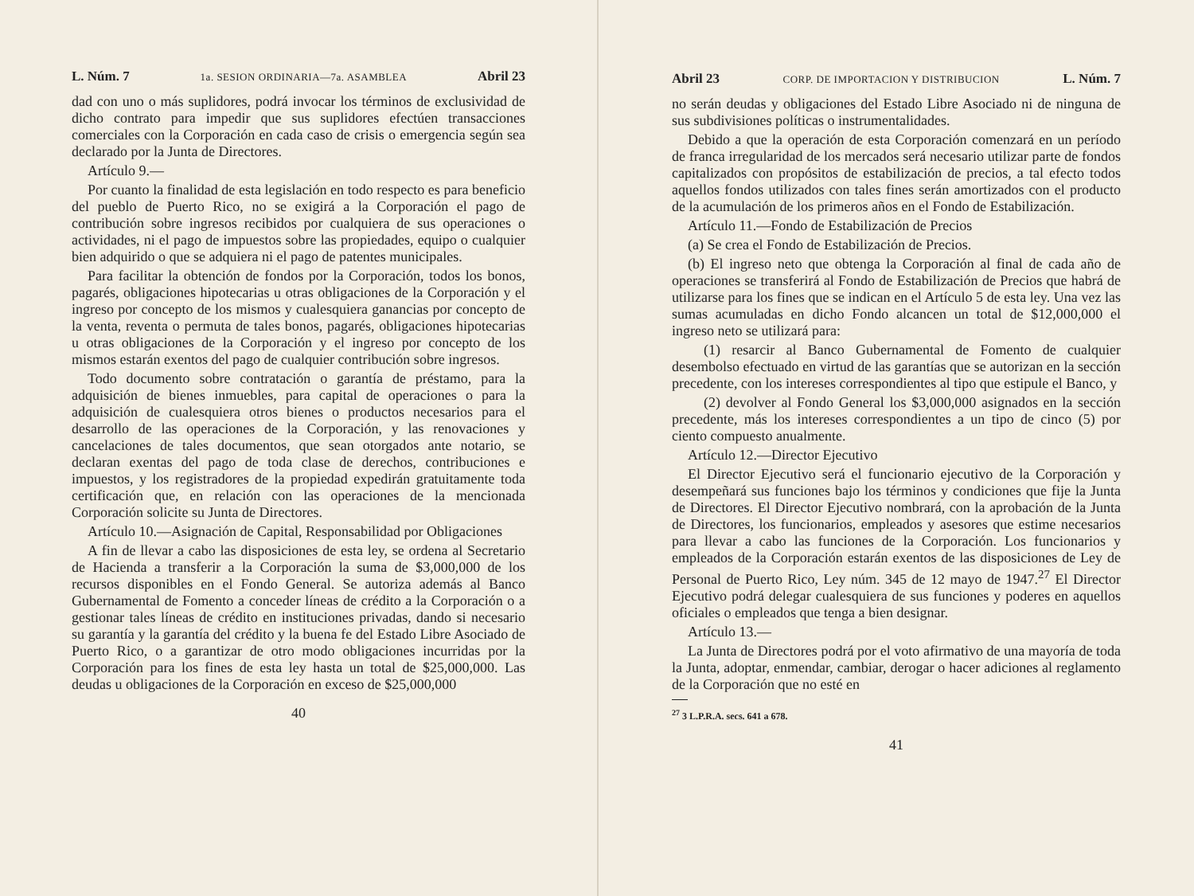L. Núm. 7 1a. SESION ORDINARIA—7a. ASAMBLEA Abril 23
dad con uno o más suplidores, podrá invocar los términos de exclusividad de dicho contrato para impedir que sus suplidores efectúen transacciones comerciales con la Corporación en cada caso de crisis o emergencia según sea declarado por la Junta de Directores.
Artículo 9.—
Por cuanto la finalidad de esta legislación en todo respecto es para beneficio del pueblo de Puerto Rico, no se exigirá a la Corporación el pago de contribución sobre ingresos recibidos por cualquiera de sus operaciones o actividades, ni el pago de impuestos sobre las propiedades, equipo o cualquier bien adquirido o que se adquiera ni el pago de patentes municipales.
Para facilitar la obtención de fondos por la Corporación, todos los bonos, pagarés, obligaciones hipotecarias u otras obligaciones de la Corporación y el ingreso por concepto de los mismos y cualesquiera ganancias por concepto de la venta, reventa o permuta de tales bonos, pagarés, obligaciones hipotecarias u otras obligaciones de la Corporación y el ingreso por concepto de los mismos estarán exentos del pago de cualquier contribución sobre ingresos.
Todo documento sobre contratación o garantía de préstamo, para la adquisición de bienes inmuebles, para capital de operaciones o para la adquisición de cualesquiera otros bienes o productos necesarios para el desarrollo de las operaciones de la Corporación, y las renovaciones y cancelaciones de tales documentos, que sean otorgados ante notario, se declaran exentas del pago de toda clase de derechos, contribuciones e impuestos, y los registradores de la propiedad expedirán gratuitamente toda certificación que, en relación con las operaciones de la mencionada Corporación solicite su Junta de Directores.
Artículo 10.—Asignación de Capital, Responsabilidad por Obligaciones
A fin de llevar a cabo las disposiciones de esta ley, se ordena al Secretario de Hacienda a transferir a la Corporación la suma de $3,000,000 de los recursos disponibles en el Fondo General. Se autoriza además al Banco Gubernamental de Fomento a conceder líneas de crédito a la Corporación o a gestionar tales líneas de crédito en instituciones privadas, dando si necesario su garantía y la garantía del crédito y la buena fe del Estado Libre Asociado de Puerto Rico, o a garantizar de otro modo obligaciones incurridas por la Corporación para los fines de esta ley hasta un total de $25,000,000. Las deudas u obligaciones de la Corporación en exceso de $25,000,000
40
Abril 23 CORP. DE IMPORTACION Y DISTRIBUCION L. Núm. 7
no serán deudas y obligaciones del Estado Libre Asociado ni de ninguna de sus subdivisiones políticas o instrumentalidades.
Debido a que la operación de esta Corporación comenzará en un período de franca irregularidad de los mercados será necesario utilizar parte de fondos capitalizados con propósitos de estabilización de precios, a tal efecto todos aquellos fondos utilizados con tales fines serán amortizados con el producto de la acumulación de los primeros años en el Fondo de Estabilización.
Artículo 11.—Fondo de Estabilización de Precios
(a) Se crea el Fondo de Estabilización de Precios.
(b) El ingreso neto que obtenga la Corporación al final de cada año de operaciones se transferirá al Fondo de Estabilización de Precios que habrá de utilizarse para los fines que se indican en el Artículo 5 de esta ley. Una vez las sumas acumuladas en dicho Fondo alcancen un total de $12,000,000 el ingreso neto se utilizará para:
(1) resarcir al Banco Gubernamental de Fomento de cualquier desembolso efectuado en virtud de las garantías que se autorizan en la sección precedente, con los intereses correspondientes al tipo que estipule el Banco, y
(2) devolver al Fondo General los $3,000,000 asignados en la sección precedente, más los intereses correspondientes a un tipo de cinco (5) por ciento compuesto anualmente.
Artículo 12.—Director Ejecutivo
El Director Ejecutivo será el funcionario ejecutivo de la Corporación y desempeñará sus funciones bajo los términos y condiciones que fije la Junta de Directores. El Director Ejecutivo nombrará, con la aprobación de la Junta de Directores, los funcionarios, empleados y asesores que estime necesarios para llevar a cabo las funciones de la Corporación. Los funcionarios y empleados de la Corporación estarán exentos de las disposiciones de Ley de Personal de Puerto Rico, Ley núm. 345 de 12 mayo de 1947.<sup>27</sup> El Director Ejecutivo podrá delegar cualesquiera de sus funciones y poderes en aquellos oficiales o empleados que tenga a bien designar.
Artículo 13.—
La Junta de Directores podrá por el voto afirmativo de una mayoría de toda la Junta, adoptar, enmendar, cambiar, derogar o hacer adiciones al reglamento de la Corporación que no esté en
<sup>27</sup> 3 L.P.R.A. secs. 641 a 678.
41